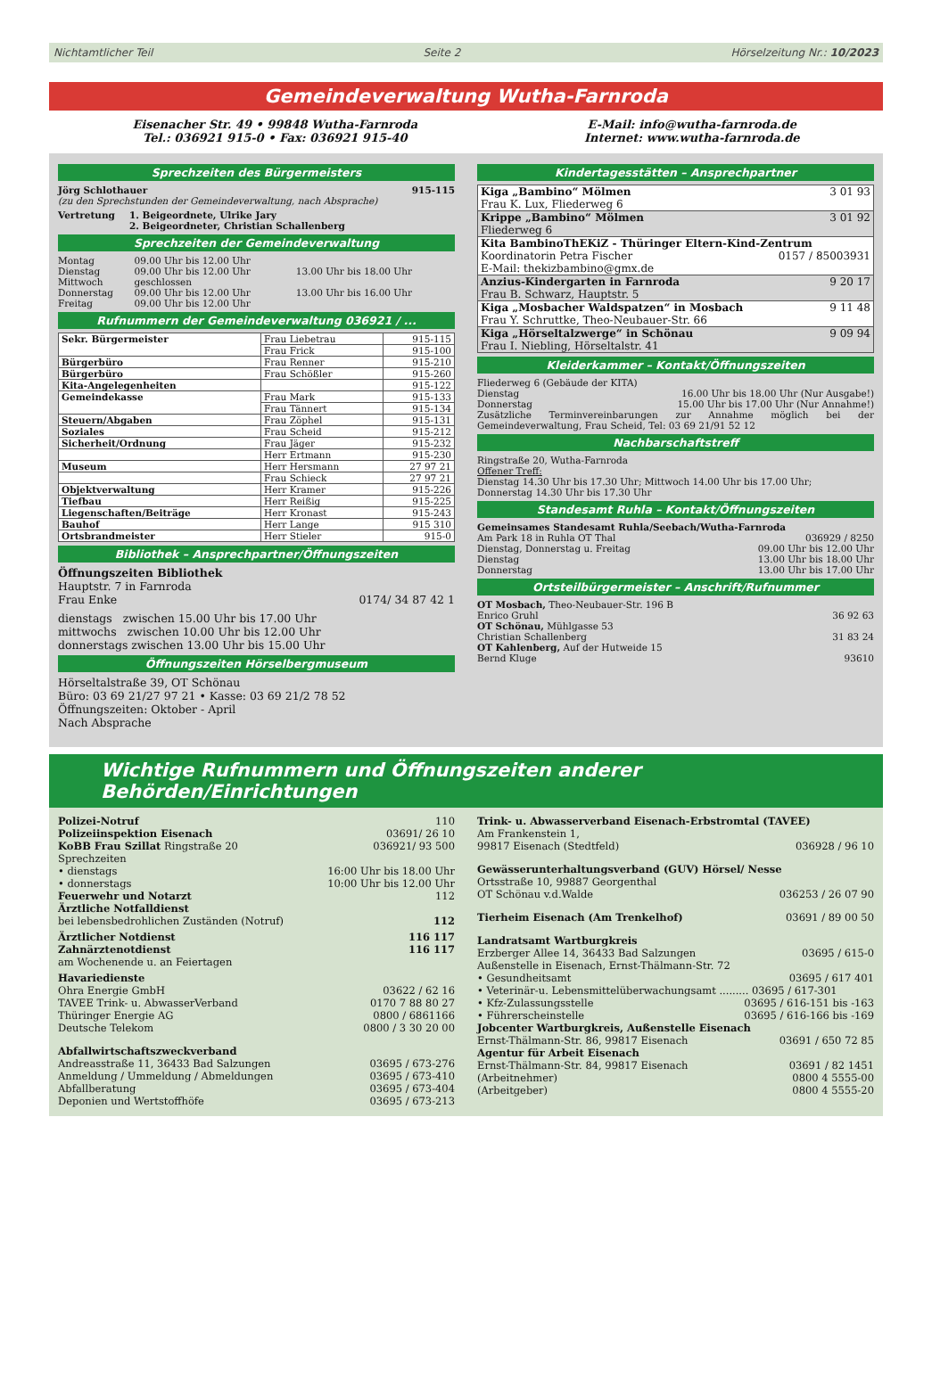Nichtamtlicher Teil Seite 2 Hörselzeitung Nr.: 10/2023
Gemeindeverwaltung Wutha-Farnroda
Eisenacher Str. 49 • 99848 Wutha-Farnroda
Tel.: 036921 915-0 • Fax: 036921 915-40
E-Mail: info@wutha-farnroda.de
Internet: www.wutha-farnroda.de
Sprechzeiten des Bürgermeisters
Jörg Schlothauer 915-115
(zu den Sprechstunden der Gemeindeverwaltung, nach Absprache)
Vertretung 1. Beigeordnete, Ulrike Jary
2. Beigeordneter, Christian Schallenberg
Sprechzeiten der Gemeindeverwaltung
| Montag | 09.00 Uhr bis 12.00 Uhr | |
| Dienstag | 09.00 Uhr bis 12.00 Uhr | 13.00 Uhr bis 18.00 Uhr |
| Mittwoch | geschlossen | |
| Donnerstag | 09.00 Uhr bis 12.00 Uhr | 13.00 Uhr bis 16.00 Uhr |
| Freitag | 09.00 Uhr bis 12.00 Uhr | |
Rufnummern der Gemeindeverwaltung 036921 / ...
| Sekr. Bürgermeister | Frau Liebetrau | 915-115 |
| | Frau Frick | 915-100 |
| Bürgerbüro | Frau Renner | 915-210 |
| Bürgerbüro | Frau Schößler | 915-260 |
| Kita-Angelegenheiten | | 915-122 |
| Gemeindekasse | Frau Mark | 915-133 |
| | Frau Tännert | 915-134 |
| Steuern/Abgaben | Frau Zöphel | 915-131 |
| Soziales | Frau Scheid | 915-212 |
| Sicherheit/Ordnung | Frau Jäger | 915-232 |
| | Herr Ertmann | 915-230 |
| Museum | Herr Hersmann | 27 97 21 |
| | Frau Schieck | 27 97 21 |
| Objektverwaltung | Herr Kramer | 915-226 |
| Tiefbau | Herr Reißig | 915-225 |
| Liegenschaften/Beiträge | Herr Kronast | 915-243 |
| Bauhof | Herr Lange | 915 310 |
| Ortsbrandmeister | Herr Stieler | 915-0 |
Bibliothek – Ansprechpartner/Öffnungszeiten
Öffnungszeiten Bibliothek
Hauptstr. 7 in Farnroda
Frau Enke 0174/ 34 87 42 1
dienstags zwischen 15.00 Uhr bis 17.00 Uhr
mittwochs zwischen 10.00 Uhr bis 12.00 Uhr
donnerstags zwischen 13.00 Uhr bis 15.00 Uhr
Öffnungszeiten Hörselbergmuseum
Hörseltalstraße 39, OT Schönau
Büro: 03 69 21/27 97 21 • Kasse: 03 69 21/2 78 52
Öffnungszeiten: Oktober - April
Nach Absprache
Kindertagesstätten – Ansprechpartner
| Kiga „Bambino“ Mölmen 3 01 93 Frau K. Lux, Fliederweg 6 |
| Krippe „Bambino“ Mölmen 3 01 92 Fliederweg 6 |
| Kita BambinoThEKiZ - Thüringer Eltern-Kind-Zentrum Koordinatorin Petra Fischer 0157 / 85003931 E-Mail: thekizbambino@gmx.de |
| Anzius-Kindergarten in Farnroda 9 20 17 Frau B. Schwarz, Hauptstr. 5 |
| Kiga „Mosbacher Waldspatzen“ in Mosbach 9 11 48 Frau Y. Schruttke, Theo-Neubauer-Str. 66 |
| Kiga „Hörseltalzwerge“ in Schönau 9 09 94 Frau I. Niebling, Hörseltalstr. 41 |
Kleiderkammer – Kontakt/Öffnungszeiten
Fliederweg 6 (Gebäude der KITA)
Dienstag 16.00 Uhr bis 18.00 Uhr (Nur Ausgabe!)
Donnerstag 15.00 Uhr bis 17.00 Uhr (Nur Annahme!)
Zusätzliche Terminvereinbarungen zur Annahme möglich bei der Gemeindeverwaltung, Frau Scheid, Tel: 03 69 21/91 52 12
Nachbarschaftstreff
Ringstraße 20, Wutha-Farnroda
Offener Treff:
Dienstag 14.30 Uhr bis 17.30 Uhr; Mittwoch 14.00 Uhr bis 17.00 Uhr;
Donnerstag 14.30 Uhr bis 17.30 Uhr
Standesamt Ruhla – Kontakt/Öffnungszeiten
Gemeinsames Standesamt Ruhla/Seebach/Wutha-Farnroda
Am Park 18 in Ruhla OT Thal 036929 / 8250
Dienstag, Donnerstag u. Freitag 09.00 Uhr bis 12.00 Uhr
Dienstag 13.00 Uhr bis 18.00 Uhr
Donnerstag 13.00 Uhr bis 17.00 Uhr
Ortsteilbürgermeister – Anschrift/Rufnummer
OT Mosbach, Theo-Neubauer-Str. 196 B
Enrico Gruhl 36 92 63
OT Schönau, Mühlgasse 53
Christian Schallenberg 31 83 24
OT Kahlenberg, Auf der Hutweide 15
Bernd Kluge 93610
Wichtige Rufnummern und Öffnungszeiten anderer Behörden/Einrichtungen
Polizei-Notruf 110
Polizeiinspektion Eisenach 03691/ 26 10
KoBB Frau Szillat Ringstraße 20 036921/ 93 500
Sprechzeiten
• dienstags 16:00 Uhr bis 18.00 Uhr
• donnerstags 10:00 Uhr bis 12.00 Uhr
Feuerwehr und Notarzt 112
Ärztliche Notfalldienst
bei lebensbedrohlichen Zuständen (Notruf) 112
Ärztlicher Notdienst 116 117
Zahnärztenotdienst 116 117
am Wochenende u. an Feiertagen
Havariedienste
Ohra Energie GmbH 03622 / 62 16
TAVEE Trink- u. AbwasserVerband 0170 7 88 80 27
Thüringer Energie AG 0800 / 6861166
Deutsche Telekom 0800 / 3 30 20 00
Abfallwirtschaftszweckverband
Andreasstraße 11, 36433 Bad Salzungen 03695 / 673-276
Anmeldung / Ummeldung / Abmeldungen 03695 / 673-410
Abfallberatung 03695 / 673-404
Deponien und Wertstoffhöfe 03695 / 673-213
Trink- u. Abwasserverband Eisenach-Erbstromtal (TAVEE)
Am Frankenstein 1,
99817 Eisenach (Stedtfeld) 036928 / 96 10
Gewässerunterhaltungsverband (GUV) Hörsel/ Nesse
Ortsstraße 10, 99887 Georgenthal
OT Schönau v.d.Walde 036253 / 26 07 90
Tierheim Eisenach (Am Trenkelhof) 03691 / 89 00 50
Landratsamt Wartburgkreis
Erzberger Allee 14, 36433 Bad Salzungen 03695 / 615-0
Außenstelle in Eisenach, Ernst-Thälmann-Str. 72
• Gesundheitsamt 03695 / 617 401
• Veterinär-u. Lebensmittelüberwachungsamt ......... 03695 / 617-301
• Kfz-Zulassungsstelle 03695 / 616-151 bis -163
• Führerscheinstelle 03695 / 616-166 bis -169
Jobcenter Wartburgkreis, Außenstelle Eisenach
Ernst-Thälmann-Str. 86, 99817 Eisenach 03691 / 650 72 85
Agentur für Arbeit Eisenach
Ernst-Thälmann-Str. 84, 99817 Eisenach 03691 / 82 1451
(Arbeitnehmer) 0800 4 5555-00
(Arbeitgeber) 0800 4 5555-20